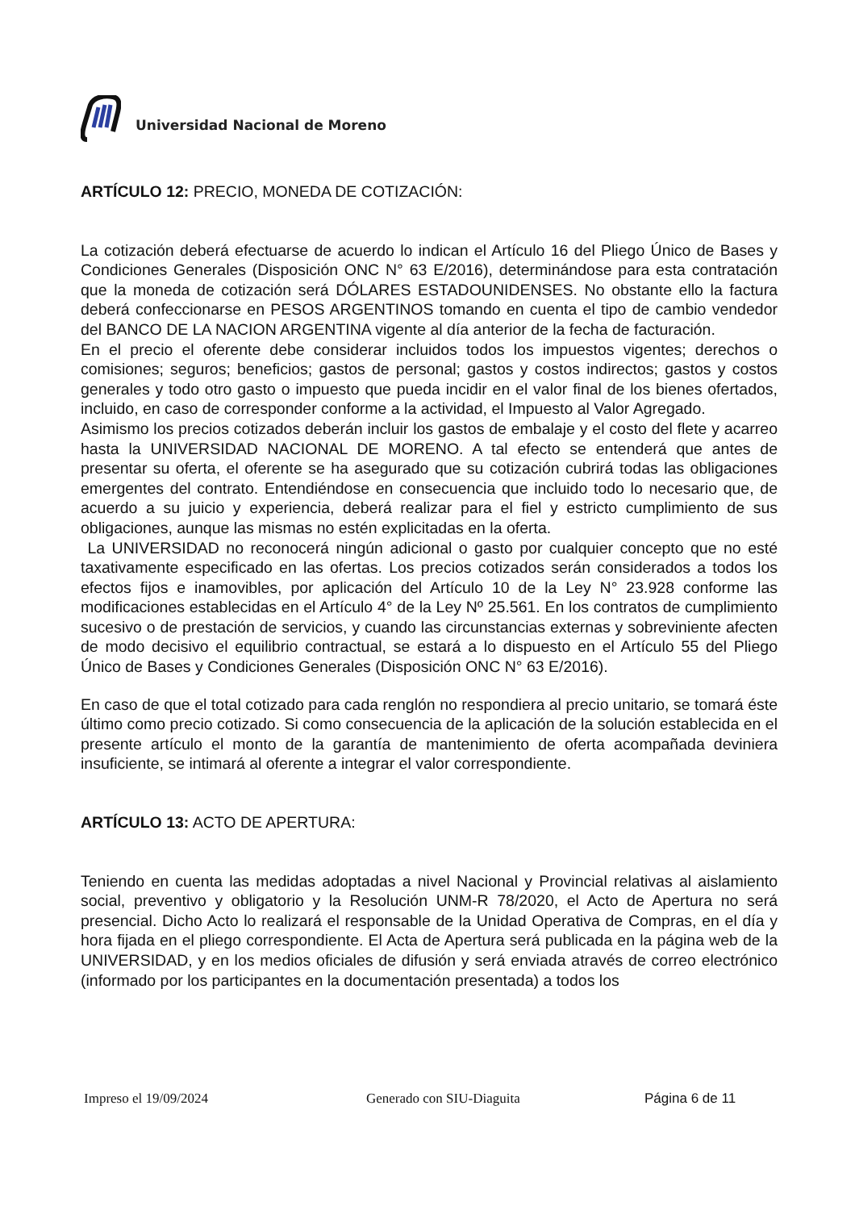Universidad Nacional de Moreno
ARTÍCULO 12: PRECIO, MONEDA DE COTIZACIÓN:
La cotización deberá efectuarse de acuerdo lo indican el Artículo 16 del Pliego Único de Bases y Condiciones Generales (Disposición ONC N° 63 E/2016), determinándose para esta contratación que la moneda de cotización será DÓLARES ESTADOUNIDENSES. No obstante ello la factura deberá confeccionarse en PESOS ARGENTINOS tomando en cuenta el tipo de cambio vendedor del BANCO DE LA NACION ARGENTINA vigente al día anterior de la fecha de facturación.
En el precio el oferente debe considerar incluidos todos los impuestos vigentes; derechos o comisiones; seguros; beneficios; gastos de personal; gastos y costos indirectos; gastos y costos generales y todo otro gasto o impuesto que pueda incidir en el valor final de los bienes ofertados, incluido, en caso de corresponder conforme a la actividad, el Impuesto al Valor Agregado.
Asimismo los precios cotizados deberán incluir los gastos de embalaje y el costo del flete y acarreo hasta la UNIVERSIDAD NACIONAL DE MORENO. A tal efecto se entenderá que antes de presentar su oferta, el oferente se ha asegurado que su cotización cubrirá todas las obligaciones emergentes del contrato. Entendiéndose en consecuencia que incluido todo lo necesario que, de acuerdo a su juicio y experiencia, deberá realizar para el fiel y estricto cumplimiento de sus obligaciones, aunque las mismas no estén explicitadas en la oferta.
La UNIVERSIDAD no reconocerá ningún adicional o gasto por cualquier concepto que no esté taxativamente especificado en las ofertas. Los precios cotizados serán considerados a todos los efectos fijos e inamovibles, por aplicación del Artículo 10 de la Ley N° 23.928 conforme las modificaciones establecidas en el Artículo 4° de la Ley Nº 25.561. En los contratos de cumplimiento sucesivo o de prestación de servicios, y cuando las circunstancias externas y sobreviniente afecten de modo decisivo el equilibrio contractual, se estará a lo dispuesto en el Artículo 55 del Pliego Único de Bases y Condiciones Generales (Disposición ONC N° 63 E/2016).
En caso de que el total cotizado para cada renglón no respondiera al precio unitario, se tomará éste último como precio cotizado. Si como consecuencia de la aplicación de la solución establecida en el presente artículo el monto de la garantía de mantenimiento de oferta acompañada deviniera insuficiente, se intimará al oferente a integrar el valor correspondiente.
ARTÍCULO 13: ACTO DE APERTURA:
Teniendo en cuenta las medidas adoptadas a nivel Nacional y Provincial relativas al aislamiento social, preventivo y obligatorio y la Resolución UNM-R 78/2020, el Acto de Apertura no será presencial. Dicho Acto lo realizará el responsable de la Unidad Operativa de Compras, en el día y hora fijada en el pliego correspondiente. El Acta de Apertura será publicada en la página web de la UNIVERSIDAD, y en los medios oficiales de difusión y será enviada através de correo electrónico (informado por los participantes en la documentación presentada) a todos los
Impreso el 19/09/2024 Generado con SIU-Diaguita Página 6 de 11